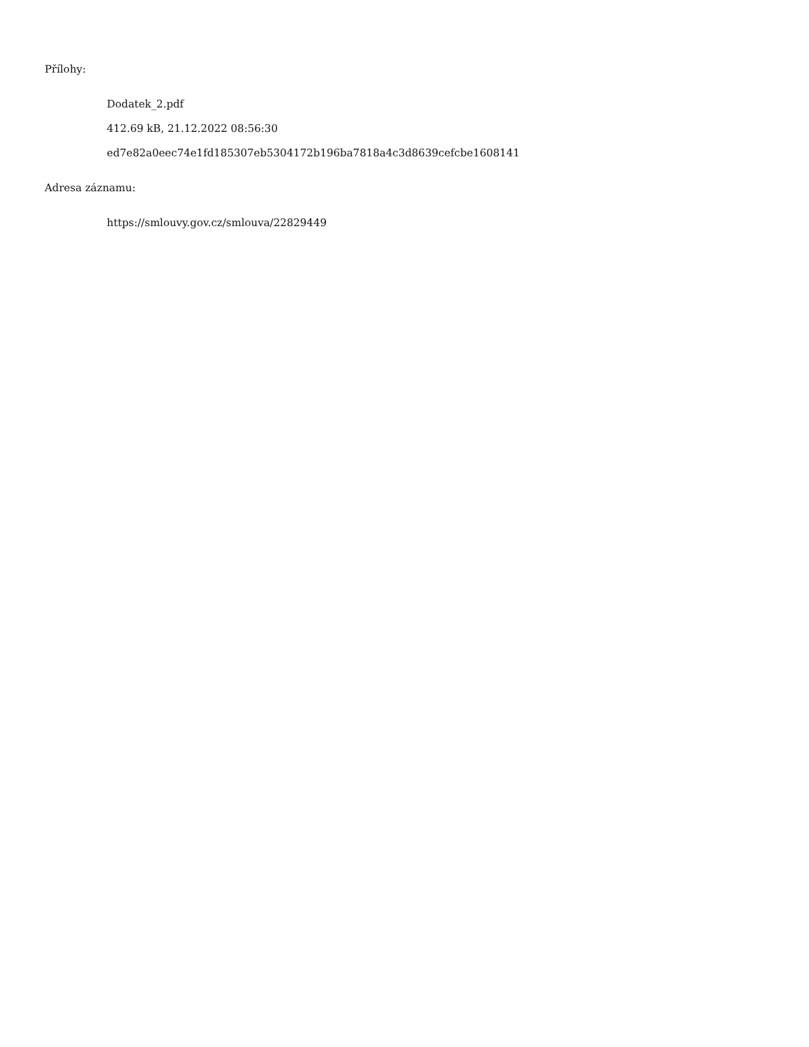Přílohy:
Dodatek_2.pdf
412.69 kB, 21.12.2022 08:56:30
ed7e82a0eec74e1fd185307eb5304172b196ba7818a4c3d8639cefcbe1608141
Adresa záznamu:
https://smlouvy.gov.cz/smlouva/22829449